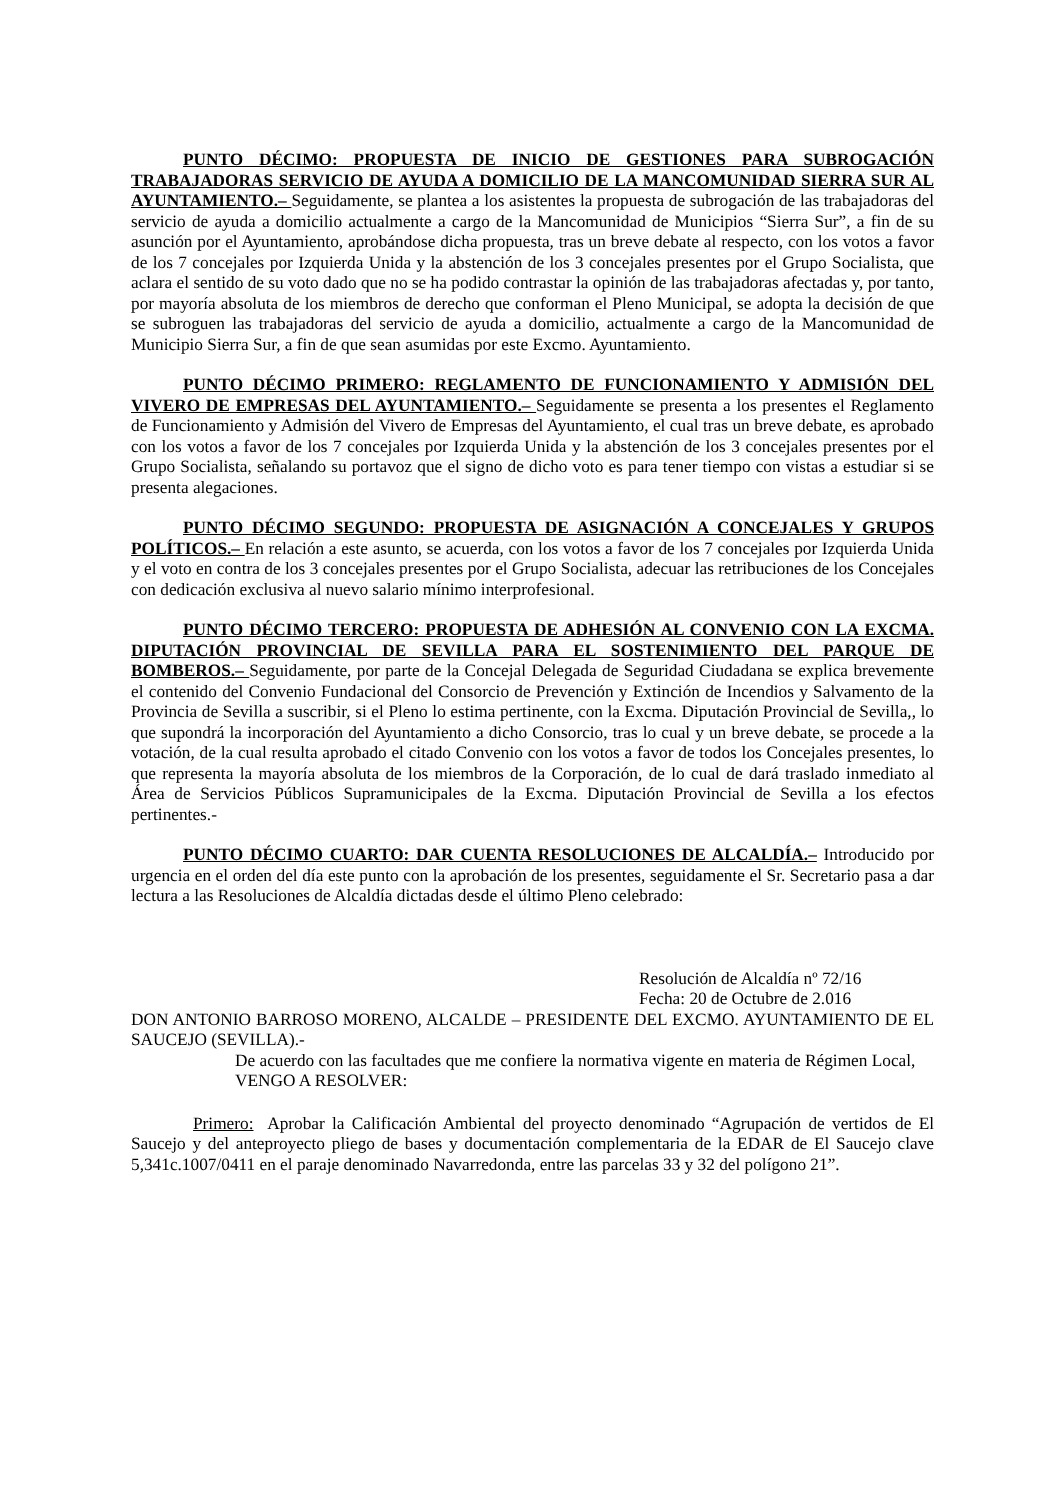PUNTO DÉCIMO: PROPUESTA DE INICIO DE GESTIONES PARA SUBROGACIÓN TRABAJADORAS SERVICIO DE AYUDA A DOMICILIO DE LA MANCOMUNIDAD SIERRA SUR AL AYUNTAMIENTO.– Seguidamente, se plantea a los asistentes la propuesta de subrogación de las trabajadoras del servicio de ayuda a domicilio actualmente a cargo de la Mancomunidad de Municipios “Sierra Sur”, a fin de su asunción por el Ayuntamiento, aprobándose dicha propuesta, tras un breve debate al respecto, con los votos a favor de los 7 concejales por Izquierda Unida y la abstención de los 3 concejales presentes por el Grupo Socialista, que aclara el sentido de su voto dado que no se ha podido contrastar la opinión de las trabajadoras afectadas y, por tanto, por mayoría absoluta de los miembros de derecho que conforman el Pleno Municipal, se adopta la decisión de que se subroguen las trabajadoras del servicio de ayuda a domicilio, actualmente a cargo de la Mancomunidad de Municipio Sierra Sur, a fin de que sean asumidas por este Excmo. Ayuntamiento.
PUNTO DÉCIMO PRIMERO: REGLAMENTO DE FUNCIONAMIENTO Y ADMISIÓN DEL VIVERO DE EMPRESAS DEL AYUNTAMIENTO.– Seguidamente se presenta a los presentes el Reglamento de Funcionamiento y Admisión del Vivero de Empresas del Ayuntamiento, el cual tras un breve debate, es aprobado con los votos a favor de los 7 concejales por Izquierda Unida y la abstención de los 3 concejales presentes por el Grupo Socialista, señalando su portavoz que el signo de dicho voto es para tener tiempo con vistas a estudiar si se presenta alegaciones.
PUNTO DÉCIMO SEGUNDO: PROPUESTA DE ASIGNACIÓN A CONCEJALES Y GRUPOS POLÍTICOS.– En relación a este asunto, se acuerda, con los votos a favor de los 7 concejales por Izquierda Unida y el voto en contra de los 3 concejales presentes por el Grupo Socialista, adecuar las retribuciones de los Concejales con dedicación exclusiva al nuevo salario mínimo interprofesional.
PUNTO DÉCIMO TERCERO: PROPUESTA DE ADHESIÓN AL CONVENIO CON LA EXCMA. DIPUTACIÓN PROVINCIAL DE SEVILLA PARA EL SOSTENIMIENTO DEL PARQUE DE BOMBEROS.– Seguidamente, por parte de la Concejal Delegada de Seguridad Ciudadana se explica brevemente el contenido del Convenio Fundacional del Consorcio de Prevención y Extinción de Incendios y Salvamento de la Provincia de Sevilla a suscribir, si el Pleno lo estima pertinente, con la Excma. Diputación Provincial de Sevilla,, lo que supondrá la incorporación del Ayuntamiento a dicho Consorcio, tras lo cual y un breve debate, se procede a la votación, de la cual resulta aprobado el citado Convenio con los votos a favor de todos los Concejales presentes, lo que representa la mayoría absoluta de los miembros de la Corporación, de lo cual de dará traslado inmediato al Área de Servicios Públicos Supramunicipales de la Excma. Diputación Provincial de Sevilla a los efectos pertinentes.-
PUNTO DÉCIMO CUARTO: DAR CUENTA RESOLUCIONES DE ALCALDÍA.– Introducido por urgencia en el orden del día este punto con la aprobación de los presentes, seguidamente el Sr. Secretario pasa a dar lectura a las Resoluciones de Alcaldía dictadas desde el último Pleno celebrado:
Resolución de Alcaldía nº 72/16
Fecha: 20 de Octubre de 2.016
DON ANTONIO BARROSO MORENO, ALCALDE – PRESIDENTE DEL EXCMO. AYUNTAMIENTO DE EL SAUCEJO (SEVILLA).-
De acuerdo con las facultades que me confiere la normativa vigente en materia de Régimen Local,
VENGO A RESOLVER:
Primero: Aprobar la Calificación Ambiental del proyecto denominado “Agrupación de vertidos de El Saucejo y del anteproyecto pliego de bases y documentación complementaria de la EDAR de El Saucejo clave 5,341c.1007/0411 en el paraje denominado Navarredonda, entre las parcelas 33 y 32 del polígono 21”.